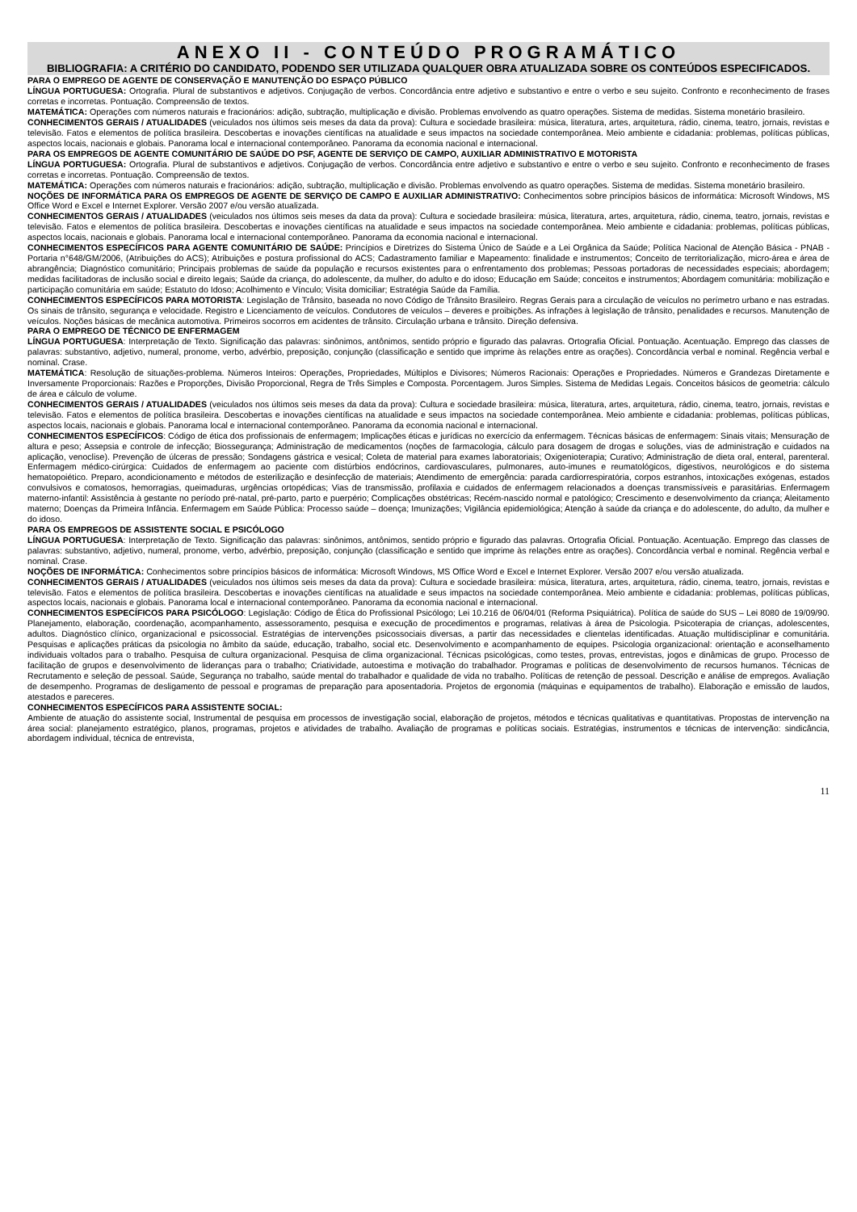ANEXO II - CONTEÚDO PROGRAMÁTICO
BIBLIOGRAFIA: A CRITÉRIO DO CANDIDATO, PODENDO SER UTILIZADA QUALQUER OBRA ATUALIZADA SOBRE OS CONTEÚDOS ESPECIFICADOS.
PARA O EMPREGO DE AGENTE DE CONSERVAÇÃO E MANUTENÇÃO DO ESPAÇO PÚBLICO
LÍNGUA PORTUGUESA: Ortografia. Plural de substantivos e adjetivos. Conjugação de verbos. Concordância entre adjetivo e substantivo e entre o verbo e seu sujeito. Confronto e reconhecimento de frases corretas e incorretas. Pontuação. Compreensão de textos.
MATEMÁTICA: Operações com números naturais e fracionários: adição, subtração, multiplicação e divisão. Problemas envolvendo as quatro operações. Sistema de medidas. Sistema monetário brasileiro.
CONHECIMENTOS GERAIS / ATUALIDADES (veiculados nos últimos seis meses da data da prova): Cultura e sociedade brasileira: música, literatura, artes, arquitetura, rádio, cinema, teatro, jornais, revistas e televisão. Fatos e elementos de política brasileira. Descobertas e inovações científicas na atualidade e seus impactos na sociedade contemporânea. Meio ambiente e cidadania: problemas, políticas públicas, aspectos locais, nacionais e globais. Panorama local e internacional contemporâneo. Panorama da economia nacional e internacional.
PARA OS EMPREGOS DE AGENTE COMUNITÁRIO DE SAÚDE DO PSF, AGENTE DE SERVIÇO DE CAMPO, AUXILIAR ADMINISTRATIVO E MOTORISTA
LÍNGUA PORTUGUESA: Ortografia. Plural de substantivos e adjetivos. Conjugação de verbos. Concordância entre adjetivo e substantivo e entre o verbo e seu sujeito. Confronto e reconhecimento de frases corretas e incorretas. Pontuação. Compreensão de textos.
MATEMÁTICA: Operações com números naturais e fracionários: adição, subtração, multiplicação e divisão. Problemas envolvendo as quatro operações. Sistema de medidas. Sistema monetário brasileiro.
NOÇÕES DE INFORMÁTICA PARA OS EMPREGOS DE AGENTE DE SERVIÇO DE CAMPO E AUXILIAR ADMINISTRATIVO: Conhecimentos sobre princípios básicos de informática: Microsoft Windows, MS Office Word e Excel e Internet Explorer. Versão 2007 e/ou versão atualizada.
CONHECIMENTOS GERAIS / ATUALIDADES (veiculados nos últimos seis meses da data da prova): Cultura e sociedade brasileira: música, literatura, artes, arquitetura, rádio, cinema, teatro, jornais, revistas e televisão. Fatos e elementos de política brasileira. Descobertas e inovações científicas na atualidade e seus impactos na sociedade contemporânea. Meio ambiente e cidadania: problemas, políticas públicas, aspectos locais, nacionais e globais. Panorama local e internacional contemporâneo. Panorama da economia nacional e internacional.
CONHECIMENTOS ESPECÍFICOS PARA AGENTE COMUNITÁRIO DE SAÚDE: Princípios e Diretrizes do Sistema Único de Saúde e a Lei Orgânica da Saúde; Política Nacional de Atenção Básica - PNAB - Portaria n°648/GM/2006, (Atribuições do ACS); Atribuições e postura profissional do ACS; Cadastramento familiar e Mapeamento: finalidade e instrumentos; Conceito de territorialização, micro-área e área de abrangência; Diagnóstico comunitário; Principais problemas de saúde da população e recursos existentes para o enfrentamento dos problemas; Pessoas portadoras de necessidades especiais; abordagem; medidas facilitadoras de inclusão social e direito legais; Saúde da criança, do adolescente, da mulher, do adulto e do idoso; Educação em Saúde; conceitos e instrumentos; Abordagem comunitária: mobilização e participação comunitária em saúde; Estatuto do Idoso; Acolhimento e Vínculo; Visita domiciliar; Estratégia Saúde da Família.
CONHECIMENTOS ESPECÍFICOS PARA MOTORISTA: Legislação de Trânsito, baseada no novo Código de Trânsito Brasileiro. Regras Gerais para a circulação de veículos no perímetro urbano e nas estradas. Os sinais de trânsito, segurança e velocidade. Registro e Licenciamento de veículos. Condutores de veículos – deveres e proibições. As infrações à legislação de trânsito, penalidades e recursos. Manutenção de veículos. Noções básicas de mecânica automotiva. Primeiros socorros em acidentes de trânsito. Circulação urbana e trânsito. Direção defensiva.
PARA O EMPREGO DE TÉCNICO DE ENFERMAGEM
LÍNGUA PORTUGUESA: Interpretação de Texto. Significação das palavras: sinônimos, antônimos, sentido próprio e figurado das palavras. Ortografia Oficial. Pontuação. Acentuação. Emprego das classes de palavras: substantivo, adjetivo, numeral, pronome, verbo, advérbio, preposição, conjunção (classificação e sentido que imprime às relações entre as orações). Concordância verbal e nominal. Regência verbal e nominal. Crase.
MATEMÁTICA: Resolução de situações-problema. Números Inteiros: Operações, Propriedades, Múltiplos e Divisores; Números Racionais: Operações e Propriedades. Números e Grandezas Diretamente e Inversamente Proporcionais: Razões e Proporções, Divisão Proporcional, Regra de Três Simples e Composta. Porcentagem. Juros Simples. Sistema de Medidas Legais. Conceitos básicos de geometria: cálculo de área e cálculo de volume.
CONHECIMENTOS GERAIS / ATUALIDADES (veiculados nos últimos seis meses da data da prova): Cultura e sociedade brasileira: música, literatura, artes, arquitetura, rádio, cinema, teatro, jornais, revistas e televisão. Fatos e elementos de política brasileira. Descobertas e inovações científicas na atualidade e seus impactos na sociedade contemporânea. Meio ambiente e cidadania: problemas, políticas públicas, aspectos locais, nacionais e globais. Panorama local e internacional contemporâneo. Panorama da economia nacional e internacional.
CONHECIMENTOS ESPECÍFICOS: Código de ética dos profissionais de enfermagem; Implicações éticas e jurídicas no exercício da enfermagem. Técnicas básicas de enfermagem: Sinais vitais; Mensuração de altura e peso; Assepsia e controle de infecção; Biossegurança; Administração de medicamentos (noções de farmacologia, cálculo para dosagem de drogas e soluções, vias de administração e cuidados na aplicação, venoclise). Prevenção de úlceras de pressão; Sondagens gástrica e vesical; Coleta de material para exames laboratoriais; Oxigenioterapia; Curativo; Administração de dieta oral, enteral, parenteral. Enfermagem médico-cirúrgica: Cuidados de enfermagem ao paciente com distúrbios endócrinos, cardiovasculares, pulmonares, auto-imunes e reumatológicos, digestivos, neurológicos e do sistema hematopoiético. Preparo, acondicionamento e métodos de esterilização e desinfecção de materiais; Atendimento de emergência: parada cardiorrespiratória, corpos estranhos, intoxicações exógenas, estados convulsivos e comatosos, hemorragias, queimaduras, urgências ortopédicas; Vias de transmissão, profilaxia e cuidados de enfermagem relacionados a doenças transmissíveis e parasitárias. Enfermagem materno-infantil: Assistência à gestante no período pré-natal, pré-parto, parto e puerpério; Complicações obstétricas; Recém-nascido normal e patológico; Crescimento e desenvolvimento da criança; Aleitamento materno; Doenças da Primeira Infância. Enfermagem em Saúde Pública: Processo saúde – doença; Imunizações; Vigilância epidemiológica; Atenção à saúde da criança e do adolescente, do adulto, da mulher e do idoso.
PARA OS EMPREGOS DE ASSISTENTE SOCIAL E PSICÓLOGO
LÍNGUA PORTUGUESA: Interpretação de Texto. Significação das palavras: sinônimos, antônimos, sentido próprio e figurado das palavras. Ortografia Oficial. Pontuação. Acentuação. Emprego das classes de palavras: substantivo, adjetivo, numeral, pronome, verbo, advérbio, preposição, conjunção (classificação e sentido que imprime às relações entre as orações). Concordância verbal e nominal. Regência verbal e nominal. Crase.
NOÇÕES DE INFORMÁTICA: Conhecimentos sobre princípios básicos de informática: Microsoft Windows, MS Office Word e Excel e Internet Explorer. Versão 2007 e/ou versão atualizada.
CONHECIMENTOS GERAIS / ATUALIDADES (veiculados nos últimos seis meses da data da prova): Cultura e sociedade brasileira: música, literatura, artes, arquitetura, rádio, cinema, teatro, jornais, revistas e televisão. Fatos e elementos de política brasileira. Descobertas e inovações científicas na atualidade e seus impactos na sociedade contemporânea. Meio ambiente e cidadania: problemas, políticas públicas, aspectos locais, nacionais e globais. Panorama local e internacional contemporâneo. Panorama da economia nacional e internacional.
CONHECIMENTOS ESPECÍFICOS PARA PSICÓLOGO: Legislação: Código de Ética do Profissional Psicólogo; Lei 10.216 de 06/04/01 (Reforma Psiquiátrica). Política de saúde do SUS – Lei 8080 de 19/09/90. Planejamento, elaboração, coordenação, acompanhamento, assessoramento, pesquisa e execução de procedimentos e programas, relativas à área de Psicologia. Psicoterapia de crianças, adolescentes, adultos. Diagnóstico clínico, organizacional e psicossocial. Estratégias de intervenções psicossociais diversas, a partir das necessidades e clientelas identificadas. Atuação multidisciplinar e comunitária. Pesquisas e aplicações práticas da psicologia no âmbito da saúde, educação, trabalho, social etc. Desenvolvimento e acompanhamento de equipes. Psicologia organizacional: orientação e aconselhamento individuais voltados para o trabalho. Pesquisa de cultura organizacional. Pesquisa de clima organizacional. Técnicas psicológicas, como testes, provas, entrevistas, jogos e dinâmicas de grupo. Processo de facilitação de grupos e desenvolvimento de lideranças para o trabalho; Criatividade, autoestima e motivação do trabalhador. Programas e políticas de desenvolvimento de recursos humanos. Técnicas de Recrutamento e seleção de pessoal. Saúde, Segurança no trabalho, saúde mental do trabalhador e qualidade de vida no trabalho. Políticas de retenção de pessoal. Descrição e análise de empregos. Avaliação de desempenho. Programas de desligamento de pessoal e programas de preparação para aposentadoria. Projetos de ergonomia (máquinas e equipamentos de trabalho). Elaboração e emissão de laudos, atestados e pareceres.
CONHECIMENTOS ESPECÍFICOS PARA ASSISTENTE SOCIAL:
Ambiente de atuação do assistente social, Instrumental de pesquisa em processos de investigação social, elaboração de projetos, métodos e técnicas qualitativas e quantitativas. Propostas de intervenção na área social: planejamento estratégico, planos, programas, projetos e atividades de trabalho. Avaliação de programas e políticas sociais. Estratégias, instrumentos e técnicas de intervenção: sindicância, abordagem individual, técnica de entrevista,
11